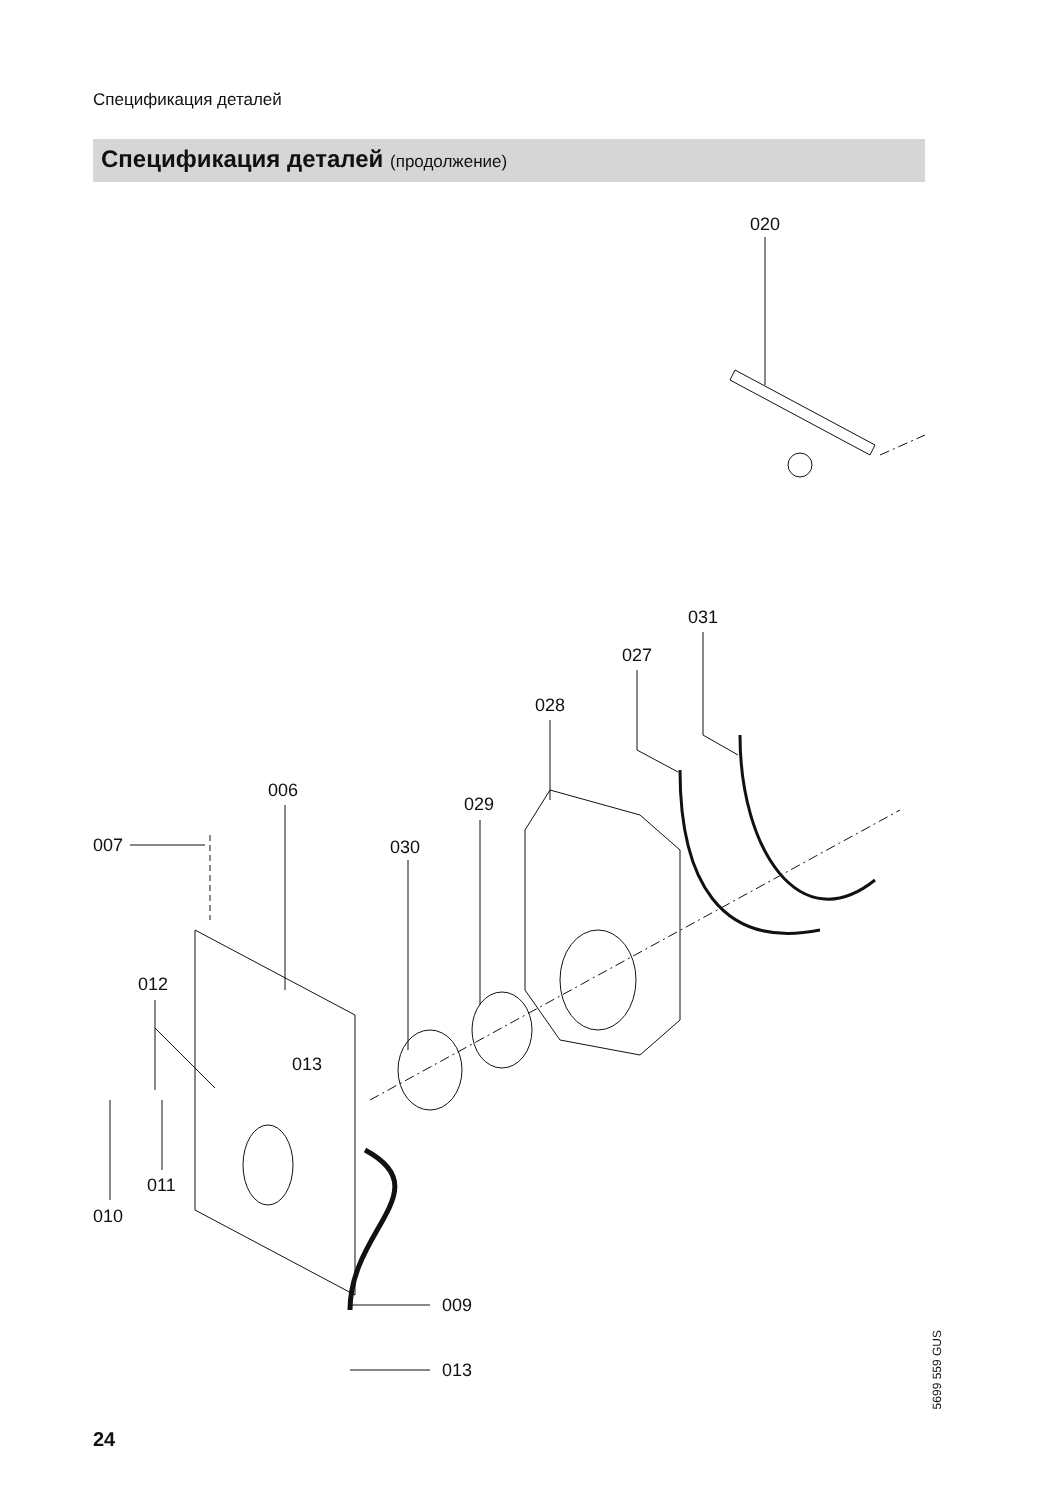Спецификация деталей
Спецификация деталей (продолжение)
020
031
027
028
006
029
007
030
012
013
011
010
009
013
5699 559 GUS
24